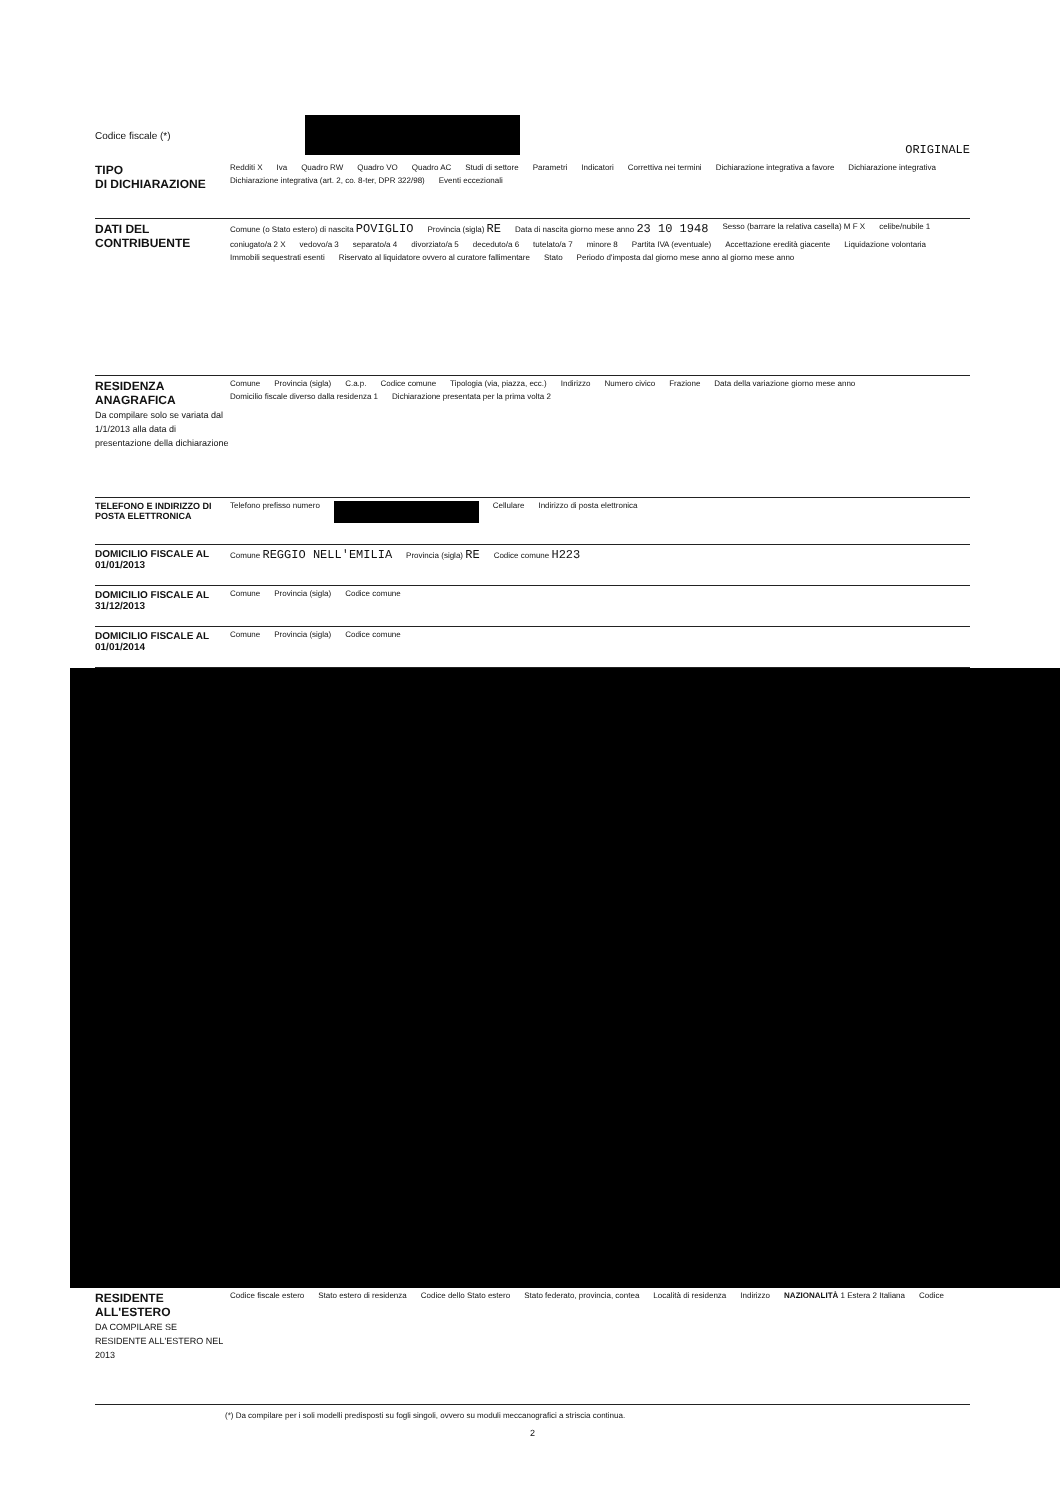Codice fiscale (*)
ORIGINALE
TIPO
DI DICHIARAZIONE
Redditi X Iva Quadro RW Quadro VO Quadro AC Studi di settore Parametri Indicatori Correttiva nei termini Dichiarazione integrativa a favore Dichiarazione integrativa Dichiarazione integrativa (art. 2, co. 8-ter, DPR 322/98) Eventi eccezionali
DATI DEL
CONTRIBUENTE
Comune (o Stato estero) di nascita POVIGLIO Provincia (sigla) RE Data di nascita giorno mese anno 23 10 1948 Sesso (barrare la relativa casella) M F X celibe/nubile 1 coniugato/a 2 X vedovo/a 3 separato/a 4 divorziato/a 5 deceduto/a 6 tutelato/a 7 minore 8 Partita IVA (eventuale) Accettazione eredità giacente Liquidazione volontaria Immobili sequestrati esenti Riservato al liquidatore ovvero al curatore fallimentare Stato Periodo d'imposta dal giorno mese anno al giorno mese anno
RESIDENZA ANAGRAFICA
Da compilare solo se variata dal 1/1/2013 alla data di presentazione della dichiarazione
Comune Provincia (sigla) C.a.p. Codice comune Tipologia (via, piazza, ecc.) Indirizzo Numero civico Frazione Data della variazione giorno mese anno Domicilio fiscale diverso dalla residenza 1 Dichiarazione presentata per la prima volta 2
TELEFONO E INDIRIZZO DI POSTA ELETTRONICA
Telefono prefisso numero
Cellulare Indirizzo di posta elettronica
DOMICILIO FISCALE AL 01/01/2013
Comune REGGIO NELL'EMILIA Provincia (sigla) RE Codice comune H223
DOMICILIO FISCALE AL 31/12/2013
Comune Provincia (sigla) Codice comune
DOMICILIO FISCALE AL 01/01/2014
Comune Provincia (sigla) Codice comune
RESIDENTE ALL'ESTERO
DA COMPILARE SE RESIDENTE ALL'ESTERO NEL 2013
Codice fiscale estero Stato estero di residenza Codice dello Stato estero Stato federato, provincia, contea Località di residenza Indirizzo NAZIONALITÀ 1 Estera 2 Italiana Codice
(*) Da compilare per i soli modelli predisposti su fogli singoli, ovvero su moduli meccanografici a striscia continua.
2